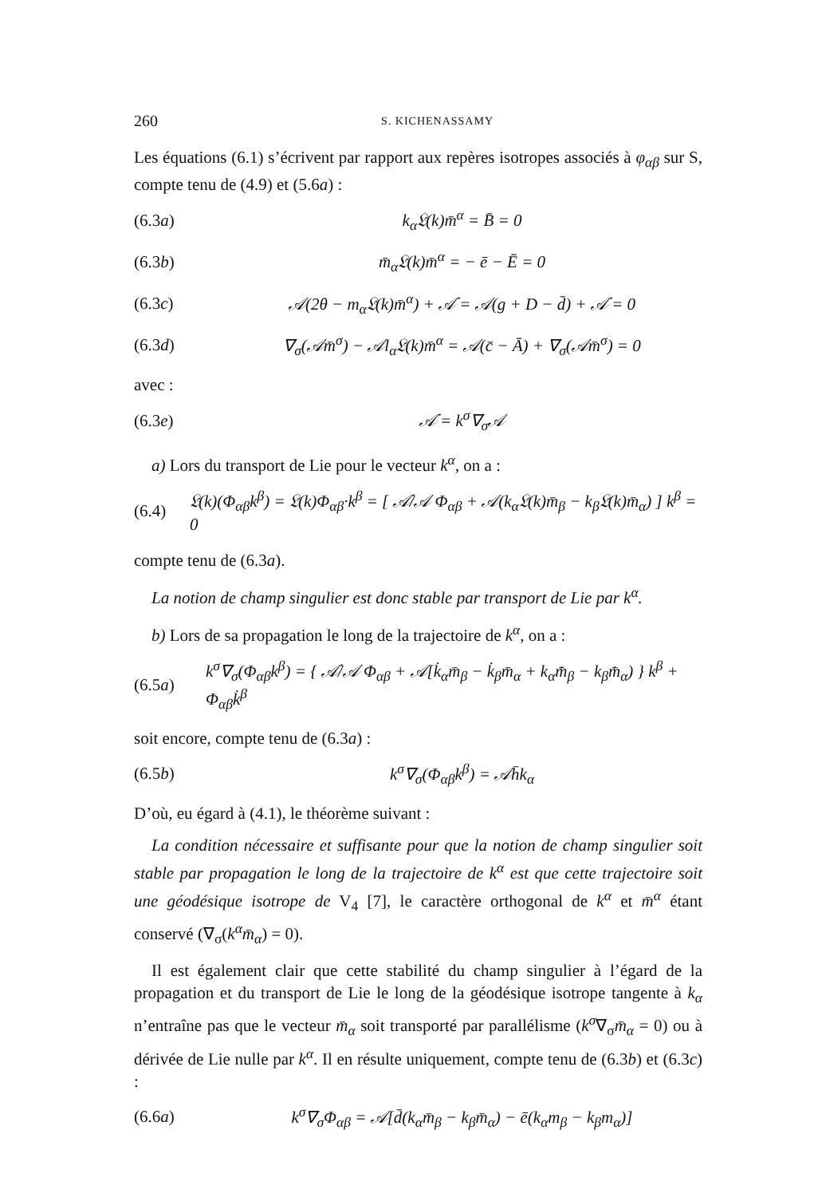260 S. KICHENASSAMY
Les équations (6.1) s’écrivent par rapport aux repères isotropes associés à φ<sub>αβ</sub> sur S, compte tenu de (4.9) et (5.6a) :
(6.3a) k<sub>α</sub>𝔏(k)m̄<sup>α</sup> = B̄ = 0
(6.3b) m̄<sub>α</sub>𝔏(k)m̄<sup>α</sup> = − ē − Ē = 0
(6.3c) 𝒜(2θ − m<sub>α</sub>𝔏(k)m̄<sup>α</sup>) + 𝒜̇ = 𝒜(g + D − d̄) + 𝒜̇ = 0
(6.3d) ∇<sub>σ</sub>(𝒜m̄<sup>σ</sup>) − 𝒜l<sub>α</sub>𝔏(k)m̄<sup>α</sup> = 𝒜(c̄ − Ā) + ∇<sub>σ</sub>(𝒜m̄<sup>σ</sup>) = 0
avec :
(6.3e) 𝒜̇ = k<sup>σ</sup>∇<sub>σ</sub>𝒜
a) Lors du transport de Lie pour le vecteur k<sup>α</sup>, on a :
(6.4) 𝔏(k)(Φ<sub>αβ</sub>k<sup>β</sup>) = 𝔏(k)Φ<sub>αβ</sub>·k<sup>β</sup> = [ 𝒜̇/𝒜 Φ<sub>αβ</sub> + 𝒜(k<sub>α</sub>𝔏(k)m̄<sub>β</sub> − k<sub>β</sub>𝔏(k)m̄<sub>α</sub>) ] k<sup>β</sup> = 0
compte tenu de (6.3a).
La notion de champ singulier est donc stable par transport de Lie par k<sup>α</sup>.
b) Lors de sa propagation le long de la trajectoire de k<sup>α</sup>, on a :
(6.5a) k<sup>σ</sup>∇<sub>σ</sub>(Φ<sub>αβ</sub>k<sup>β</sup>) = { 𝒜̇/𝒜 Φ<sub>αβ</sub> + 𝒜[k̇<sub>α</sub>m̄<sub>β</sub> − k̇<sub>β</sub>m̄<sub>α</sub> + k<sub>α</sub>m̄̇<sub>β</sub> − k<sub>β</sub>m̄̇<sub>α</sub>) } k<sup>β</sup> + Φ<sub>αβ</sub>k̇<sup>β</sup>
soit encore, compte tenu de (6.3a) :
(6.5b) k<sup>σ</sup>∇<sub>σ</sub>(Φ<sub>αβ</sub>k<sup>β</sup>) = 𝒜h̄k<sub>α</sub>
D’où, eu égard à (4.1), le théorème suivant :
La condition nécessaire et suffisante pour que la notion de champ singulier soit stable par propagation le long de la trajectoire de k<sup>α</sup> est que cette trajectoire soit une géodésique isotrope de V<sub>4</sub> [7], le caractère orthogonal de k<sup>α</sup> et m̄<sup>α</sup> étant conservé (∇<sub>σ</sub>(k<sup>α</sup>m̄<sub>α</sub>) = 0).
Il est également clair que cette stabilité du champ singulier à l’égard de la propagation et du transport de Lie le long de la géodésique isotrope tangente à k<sub>α</sub> n’entraîne pas que le vecteur m̄<sub>α</sub> soit transporté par parallélisme (k<sup>σ</sup>∇<sub>σ</sub>m̄<sub>α</sub> = 0) ou à dérivée de Lie nulle par k<sup>α</sup>. Il en résulte uniquement, compte tenu de (6.3b) et (6.3c) :
(6.6a) k<sup>σ</sup>∇<sub>σ</sub>Φ<sub>αβ</sub> = 𝒜[d̄(k<sub>α</sub>m̄<sub>β</sub> − k<sub>β</sub>m̄<sub>α</sub>) − ē(k<sub>α</sub>m<sub>β</sub> − k<sub>β</sub>m<sub>α</sub>)]